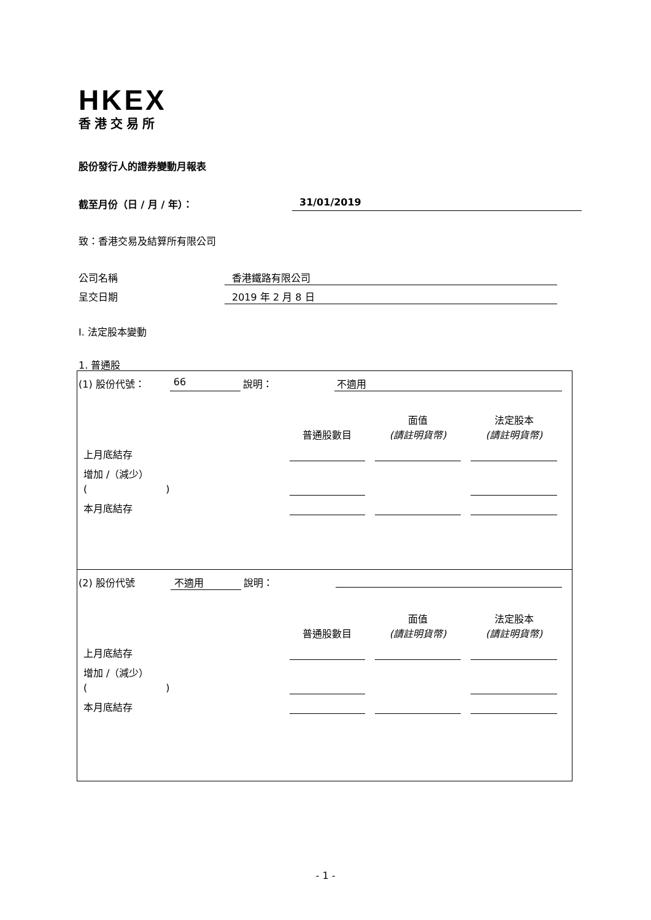HKEX
香港交易所
股份發行人的證券變動月報表
截至月份（日 / 月 / 年）： 31/01/2019
致：香港交易及結算所有限公司
公司名稱 香港鐵路有限公司
呈交日期 2019 年 2 月 8 日
I. 法定股本變動
1. 普通股
(1) 股份代號： 66 說明： 不適用
| | 普通股數目 | 面值 (請註明貨幣) | 法定股本 (請註明貨幣) |
| 上月底結存 | | | |
| 增加 /（減少） ( ) | | | |
| 本月底結存 | | | |
(2) 股份代號 不適用 說明：
| | 普通股數目 | 面值 (請註明貨幣) | 法定股本 (請註明貨幣) |
| 上月底結存 | | | |
| 增加 /（減少） ( ) | | | |
| 本月底結存 | | | |
- 1 -